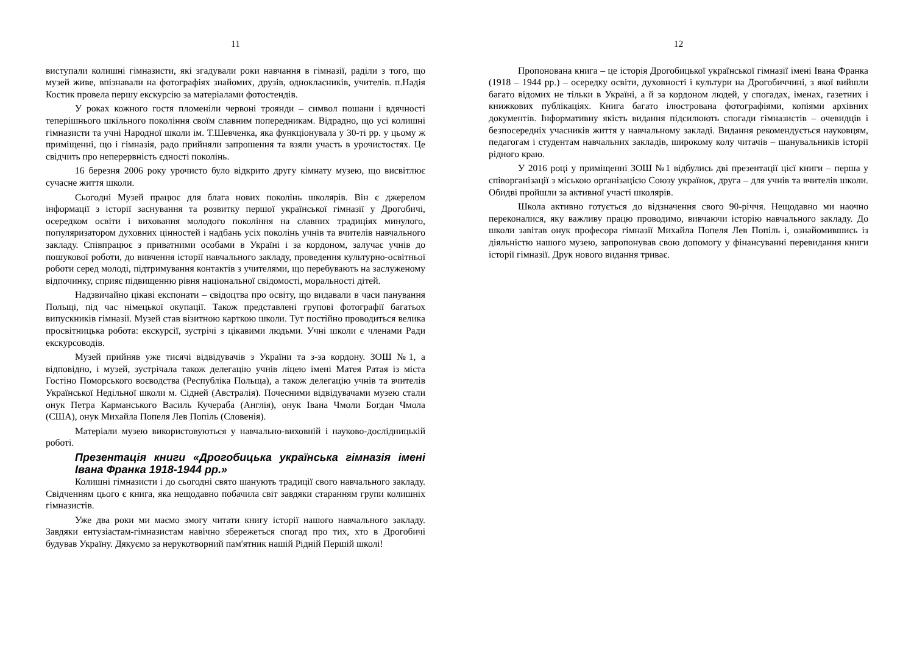11
виступали колишні гімназисти, які згадували роки навчання в гімназії, раділи з того, що музей живе, впізнавали на фотографіях знайомих, друзів, однокласників, учителів. п.Надія Костик провела першу екскурсію за матеріалами фотостендів.
У роках кожного гостя пломеніли червоні троянди – символ пошани і вдячності теперішнього шкільного покоління своїм славним попередникам. Відрадно, що усі колишні гімназисти та учні Народної школи ім. Т.Шевченка, яка функціонувала у 30-ті рр. у цьому ж приміщенні, що і гімназія, радо прийняли запрошення та взяли участь в урочистостях. Це свідчить про неперервність єдності поколінь.
16 березня 2006 року урочисто було відкрито другу кімнату музею, що висвітлює сучасне життя школи.
Сьогодні Музей працює для блага нових поколінь школярів. Він є джерелом інформації з історії заснування та розвитку першої української гімназії у Дрогобичі, осередком освіти і виховання молодого покоління на славних традиціях минулого, популяризатором духовних цінностей і надбань усіх поколінь учнів та вчителів навчального закладу. Співпрацює з приватними особами в Україні і за кордоном, залучає учнів до пошукової роботи, до вивчення історії навчального закладу, проведення культурно-освітньої роботи серед молоді, підтримування контактів з учителями, що перебувають на заслуженому відпочинку, сприяє підвищенню рівня національної свідомості, моральності дітей.
Надзвичайно цікаві експонати – свідоцтва про освіту, що видавали в часи панування Польщі, під час німецької окупації. Також представлені групові фотографії багатьох випускників гімназії. Музей став візитною карткою школи. Тут постійно проводиться велика просвітницька робота: екскурсії, зустрічі з цікавими людьми. Учні школи є членами Ради екскурсоводів.
Музей прийняв уже тисячі відвідувачів з України та з-за кордону. ЗОШ №1, а відповідно, і музей, зустрічала також делегацію учнів ліцею імені Матея Ратая із міста Гостіно Поморського воєводства (Республіка Польща), а також делегацію учнів та вчителів Української Недільної школи м. Сідней (Австралія). Почесними відвідувачами музею стали онук Петра Карманського Василь Кучераба (Англія), онук Івана Чмоли Богдан Чмола (США), онук Михайла Попеля Лев Попіль (Словенія).
Матеріали музею використовуються у навчально-виховній і науково-дослідницькій роботі.
Презентація книги «Дрогобицька українська гімназія імені Івана Франка 1918-1944 рр.»
Колишні гімназисти і до сьогодні свято шанують традиції свого навчального закладу. Свідченням цього є книга, яка нещодавно побачила світ завдяки старанням групи колишніх гімназистів.
Уже два роки ми маємо змогу читати книгу історії нашого навчального закладу. Завдяки ентузіастам-гімназистам навічно збережеться спогад про тих, хто в Дрогобичі будував Україну. Дякуємо за нерукотворний пам'ятник нашій Рідній Першій школі!
12
Пропонована книга – це історія Дрогобицької української гімназії імені Івана Франка (1918 – 1944 рр.) – осередку освіти, духовності і культури на Дрогобиччині, з якої вийшли багато відомих не тільки в Україні, а й за кордоном людей, у спогадах, іменах, газетних і книжкових публікаціях. Книга багато ілюстрована фотографіями, копіями архівних документів. Інформативну якість видання підсилюють спогади гімназистів – очевидців і безпосередніх учасників життя у навчальному закладі. Видання рекомендується науковцям, педагогам і студентам навчальних закладів, широкому колу читачів – шанувальників історії рідного краю.
У 2016 році у приміщенні ЗОШ №1 відбулись дві презентації цієї книги – перша у співорганізації з міською організацією Союзу українок, друга – для учнів та вчителів школи. Обидві пройшли за активної участі школярів.
Школа активно готується до відзначення свого 90-річчя. Нещодавно ми наочно переконалися, яку важливу працю проводимо, вивчаючи історію навчального закладу. До школи завітав онук професора гімназії Михайла Попеля Лев Попіль і, ознайомившись із діяльністю нашого музею, запропонував свою допомогу у фінансуванні перевидання книги історії гімназії. Друк нового видання триває.